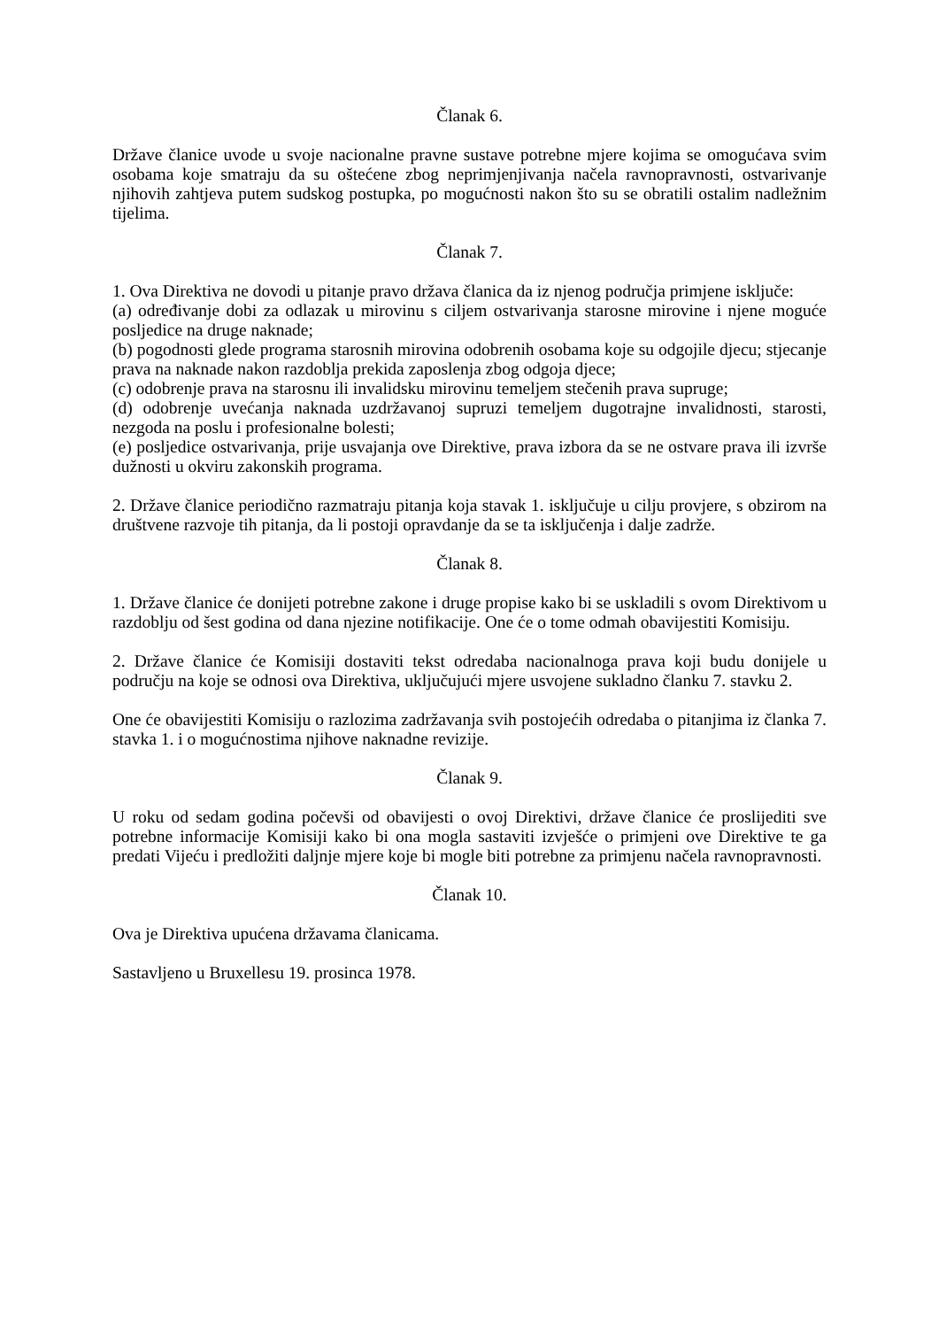Članak 6.
Države članice uvode u svoje nacionalne pravne sustave potrebne mjere kojima se omogućava svim osobama koje smatraju da su oštećene zbog neprimjenjivanja načela ravnopravnosti, ostvarivanje njihovih zahtjeva putem sudskog postupka, po mogućnosti nakon što su se obratili ostalim nadležnim tijelima.
Članak 7.
1. Ova Direktiva ne dovodi u pitanje pravo država članica da iz njenog područja primjene isključe:
(a) određivanje dobi za odlazak u mirovinu s ciljem ostvarivanja starosne mirovine i njene moguće posljedice na druge naknade;
(b) pogodnosti glede programa starosnih mirovina odobrenih osobama koje su odgojile djecu; stjecanje prava na naknade nakon razdoblja prekida zaposlenja zbog odgoja djece;
(c) odobrenje prava na starosnu ili invalidsku mirovinu temeljem stečenih prava supruge;
(d) odobrenje uvećanja naknada uzdržavanoj supruzi temeljem dugotrajne invalidnosti, starosti, nezgoda na poslu i profesionalne bolesti;
(e) posljedice ostvarivanja, prije usvajanja ove Direktive, prava izbora da se ne ostvare prava ili izvrše dužnosti u okviru zakonskih programa.
2. Države članice periodično razmatraju pitanja koja stavak 1. isključuje u cilju provjere, s obzirom na društvene razvoje tih pitanja, da li postoji opravdanje da se ta isključenja i dalje zadrže.
Članak 8.
1. Države članice će donijeti potrebne zakone i druge propise kako bi se uskladili s ovom Direktivom u razdoblju od šest godina od dana njezine notifikacije. One će o tome odmah obavijestiti Komisiju.
2. Države članice će Komisiji dostaviti tekst odredaba nacionalnoga prava koji budu donijele u području na koje se odnosi ova Direktiva, uključujući mjere usvojene sukladno članku 7. stavku 2.
One će obavijestiti Komisiju o razlozima zadržavanja svih postojećih odredaba o pitanjima iz članka 7. stavka 1. i o mogućnostima njihove naknadne revizije.
Članak 9.
U roku od sedam godina počevši od obavijesti o ovoj Direktivi, države članice će proslijediti sve potrebne informacije Komisiji kako bi ona mogla sastaviti izvješće o primjeni ove Direktive te ga predati Vijeću i predložiti daljnje mjere koje bi mogle biti potrebne za primjenu načela ravnopravnosti.
Članak 10.
Ova je Direktiva upućena državama članicama.
Sastavljeno u Bruxellesu 19. prosinca 1978.